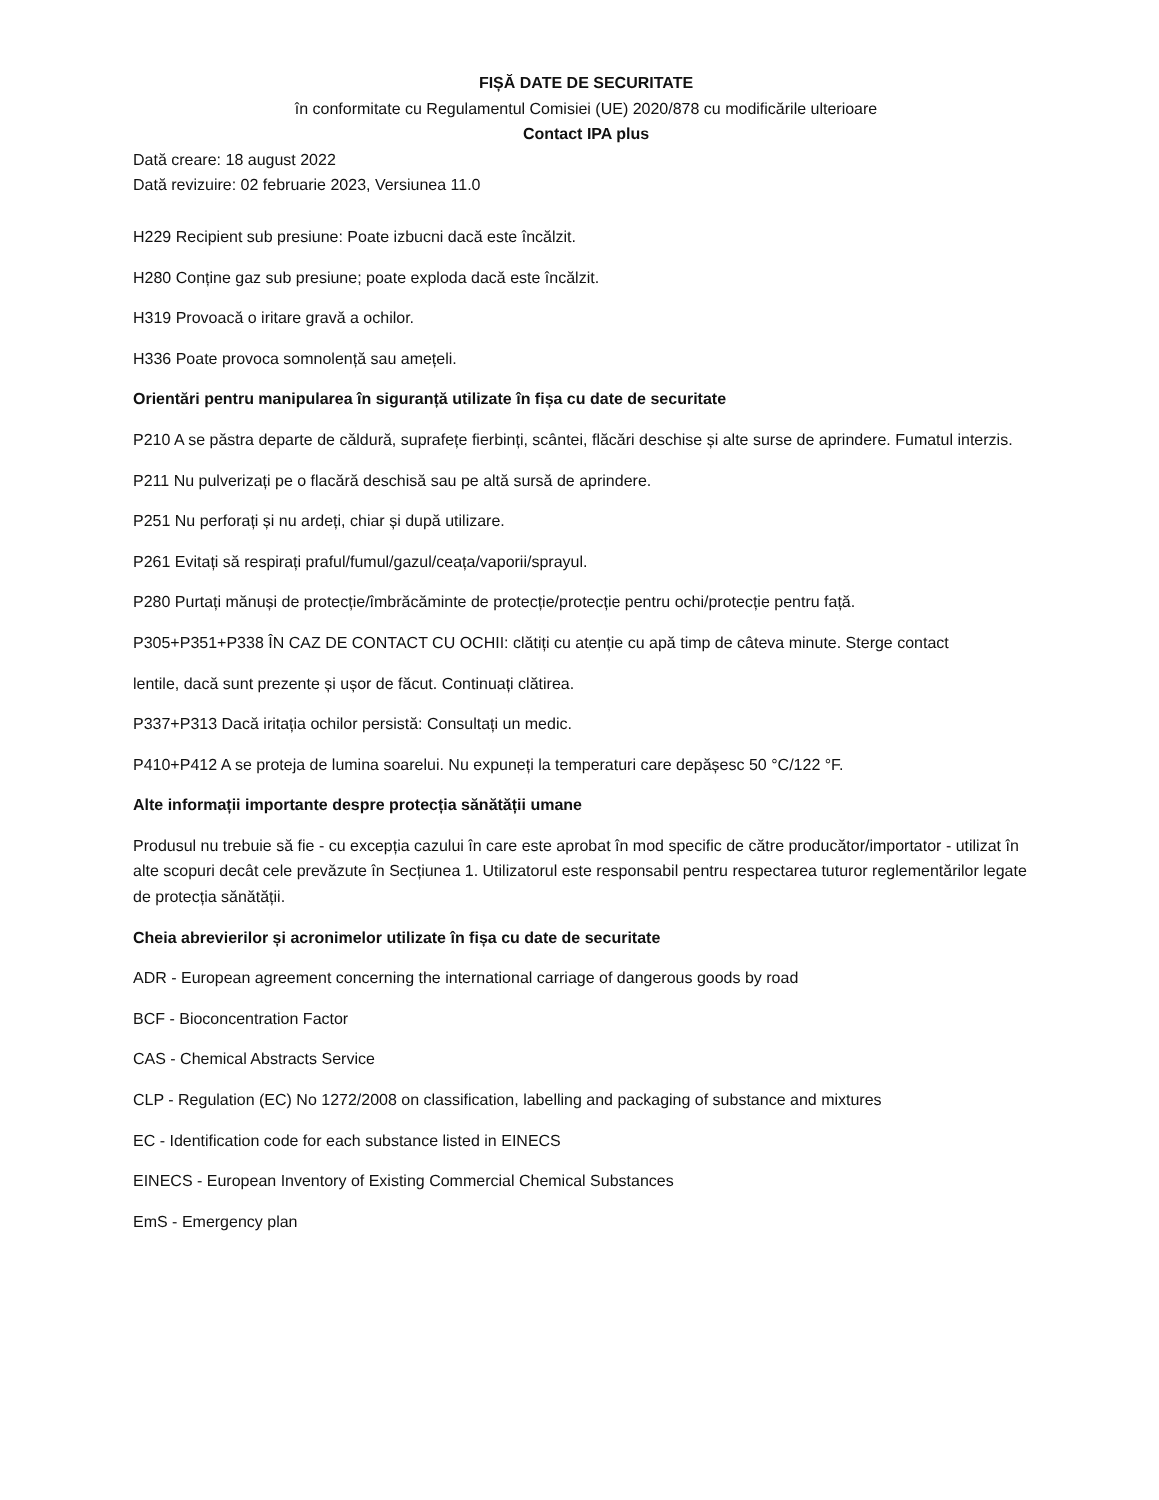FIȘĂ DATE DE SECURITATE
în conformitate cu Regulamentul Comisiei (UE) 2020/878 cu modificările ulterioare
Contact IPA plus
Dată creare: 18 august 2022
Dată revizuire: 02 februarie 2023, Versiunea 11.0
H229 Recipient sub presiune: Poate izbucni dacă este încălzit.
H280 Conține gaz sub presiune; poate exploda dacă este încălzit.
H319 Provoacă o iritare gravă a ochilor.
H336 Poate provoca somnolență sau amețeli.
Orientări pentru manipularea în siguranță utilizate în fișa cu date de securitate
P210 A se păstra departe de căldură, suprafețe fierbinți, scântei, flăcări deschise și alte surse de aprindere. Fumatul interzis.
P211 Nu pulverizați pe o flacără deschisă sau pe altă sursă de aprindere.
P251 Nu perforați și nu ardeți, chiar și după utilizare.
P261 Evitați să respirați praful/fumul/gazul/ceața/vaporii/sprayul.
P280 Purtați mănuși de protecție/îmbrăcăminte de protecție/protecție pentru ochi/protecție pentru față.
P305+P351+P338 ÎN CAZ DE CONTACT CU OCHII: clătiți cu atenție cu apă timp de câteva minute. Sterge contact
lentile, dacă sunt prezente și ușor de făcut. Continuați clătirea.
P337+P313 Dacă iritația ochilor persistă: Consultați un medic.
P410+P412 A se proteja de lumina soarelui. Nu expuneți la temperaturi care depășesc 50 °C/122 °F.
Alte informații importante despre protecția sănătății umane
Produsul nu trebuie să fie - cu excepția cazului în care este aprobat în mod specific de către producător/importator - utilizat în alte scopuri decât cele prevăzute în Secțiunea 1. Utilizatorul este responsabil pentru respectarea tuturor reglementărilor legate de protecția sănătății.
Cheia abrevierilor și acronimelor utilizate în fișa cu date de securitate
ADR - European agreement concerning the international carriage of dangerous goods by road
BCF - Bioconcentration Factor
CAS - Chemical Abstracts Service
CLP - Regulation (EC) No 1272/2008 on classification, labelling and packaging of substance and mixtures
EC - Identification code for each substance listed in EINECS
EINECS - European Inventory of Existing Commercial Chemical Substances
EmS - Emergency plan